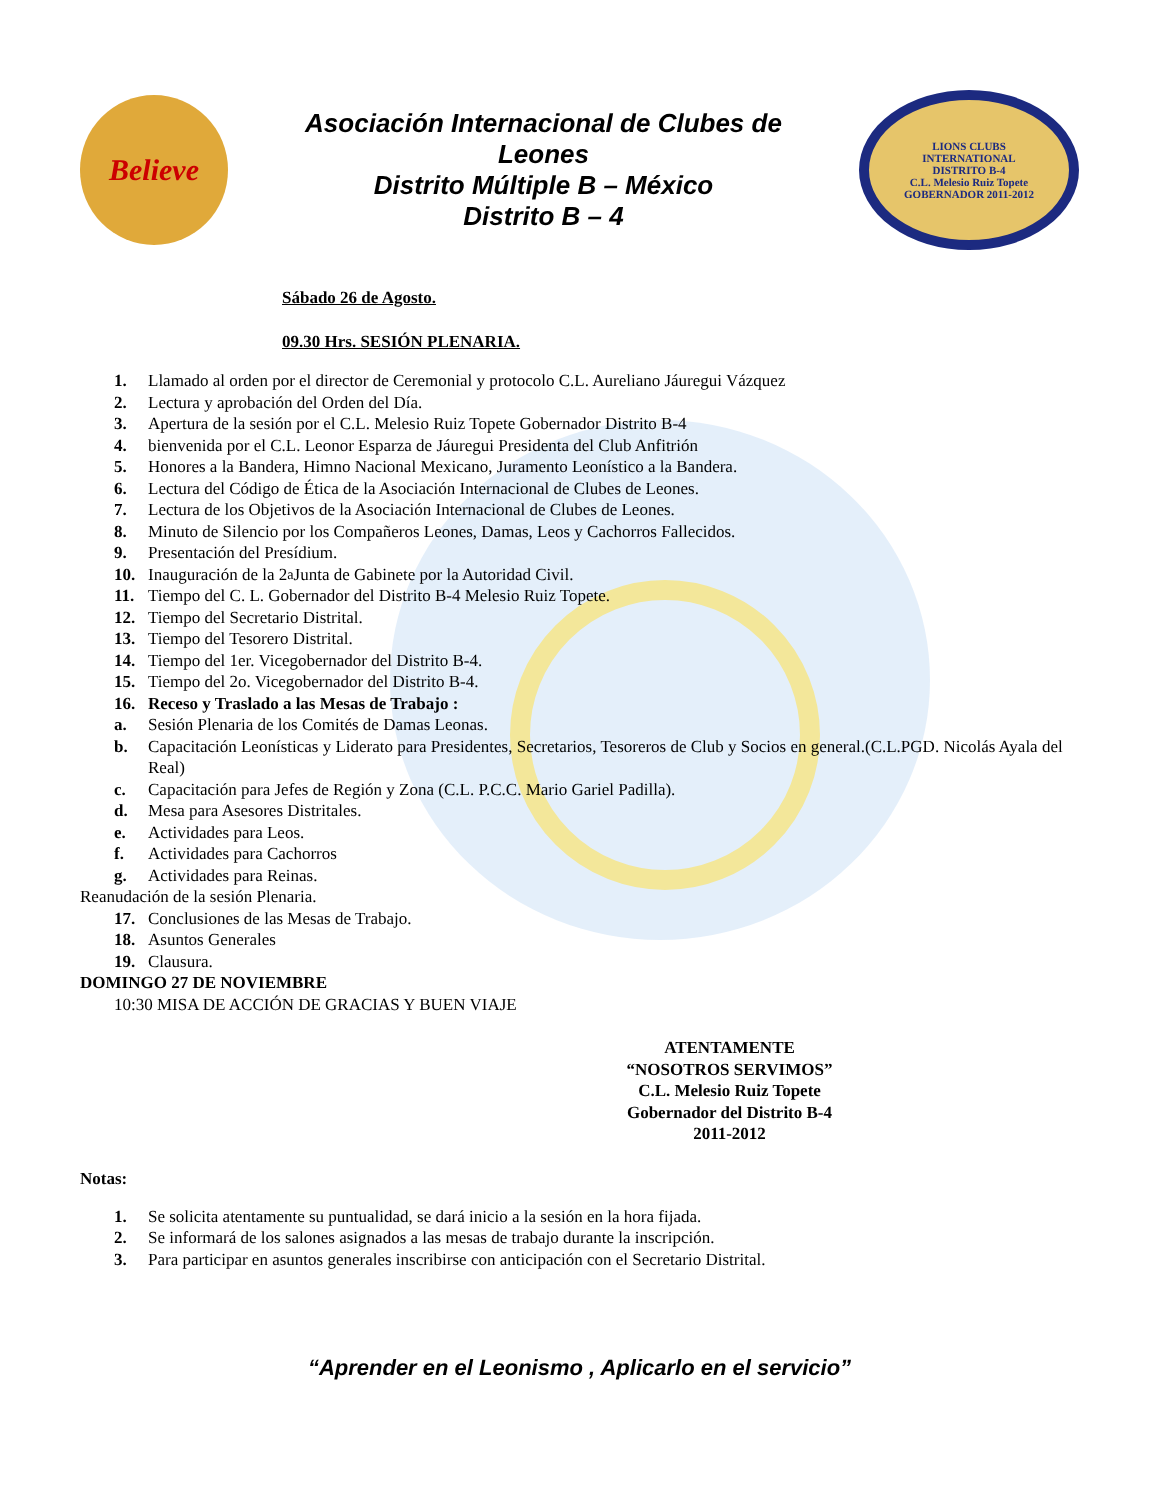Believe
Asociación Internacional de Clubes de
Leones
Distrito Múltiple B – México
Distrito B – 4
LIONS CLUBS
INTERNATIONAL
DISTRITO B-4
C.L. Melesio Ruiz Topete
GOBERNADOR 2011-2012
Sábado 26 de Agosto.
09.30 Hrs. SESIÓN PLENARIA.
1. Llamado al orden por el director de Ceremonial y protocolo C.L. Aureliano Jáuregui Vázquez
2. Lectura y aprobación del Orden del Día.
3. Apertura de la sesión por el C.L. Melesio Ruiz Topete Gobernador Distrito B-4
4. bienvenida por el C.L. Leonor Esparza de Jáuregui Presidenta del Club Anfitrión
5. Honores a la Bandera, Himno Nacional Mexicano, Juramento Leonístico a la Bandera.
6. Lectura del Código de Ética de la Asociación Internacional de Clubes de Leones.
7. Lectura de los Objetivos de la Asociación Internacional de Clubes de Leones.
8. Minuto de Silencio por los Compañeros Leones, Damas, Leos y Cachorros Fallecidos.
9. Presentación del Presídium.
10. Inauguración de la 2<sup>a</sup> Junta de Gabinete por la Autoridad Civil.
11. Tiempo del C. L. Gobernador del Distrito B-4 Melesio Ruiz Topete.
12. Tiempo del Secretario Distrital.
13. Tiempo del Tesorero Distrital.
14. Tiempo del 1er. Vicegobernador del Distrito B-4.
15. Tiempo del 2o. Vicegobernador del Distrito B-4.
16. Receso y Traslado a las Mesas de Trabajo :
a. Sesión Plenaria de los Comités de Damas Leonas.
b. Capacitación Leonísticas y Liderato para Presidentes, Secretarios, Tesoreros de Club y Socios en general.(C.L.PGD. Nicolás Ayala del Real)
c. Capacitación para Jefes de Región y Zona (C.L. P.C.C. Mario Gariel Padilla).
d. Mesa para Asesores Distritales.
e. Actividades para Leos.
f. Actividades para Cachorros
g. Actividades para Reinas.
Reanudación de la sesión Plenaria.
17. Conclusiones de las Mesas de Trabajo.
18. Asuntos Generales
19. Clausura.
DOMINGO 27 DE NOVIEMBRE
10:30 MISA DE ACCIÓN DE GRACIAS Y BUEN VIAJE
ATENTAMENTE
“NOSOTROS SERVIMOS”
C.L. Melesio Ruiz Topete
Gobernador del Distrito B-4
2011-2012
Notas:
1. Se solicita atentamente su puntualidad, se dará inicio a la sesión en la hora fijada.
2. Se informará de los salones asignados a las mesas de trabajo durante la inscripción.
3. Para participar en asuntos generales inscribirse con anticipación con el Secretario Distrital.
“Aprender en el Leonismo , Aplicarlo en el servicio”